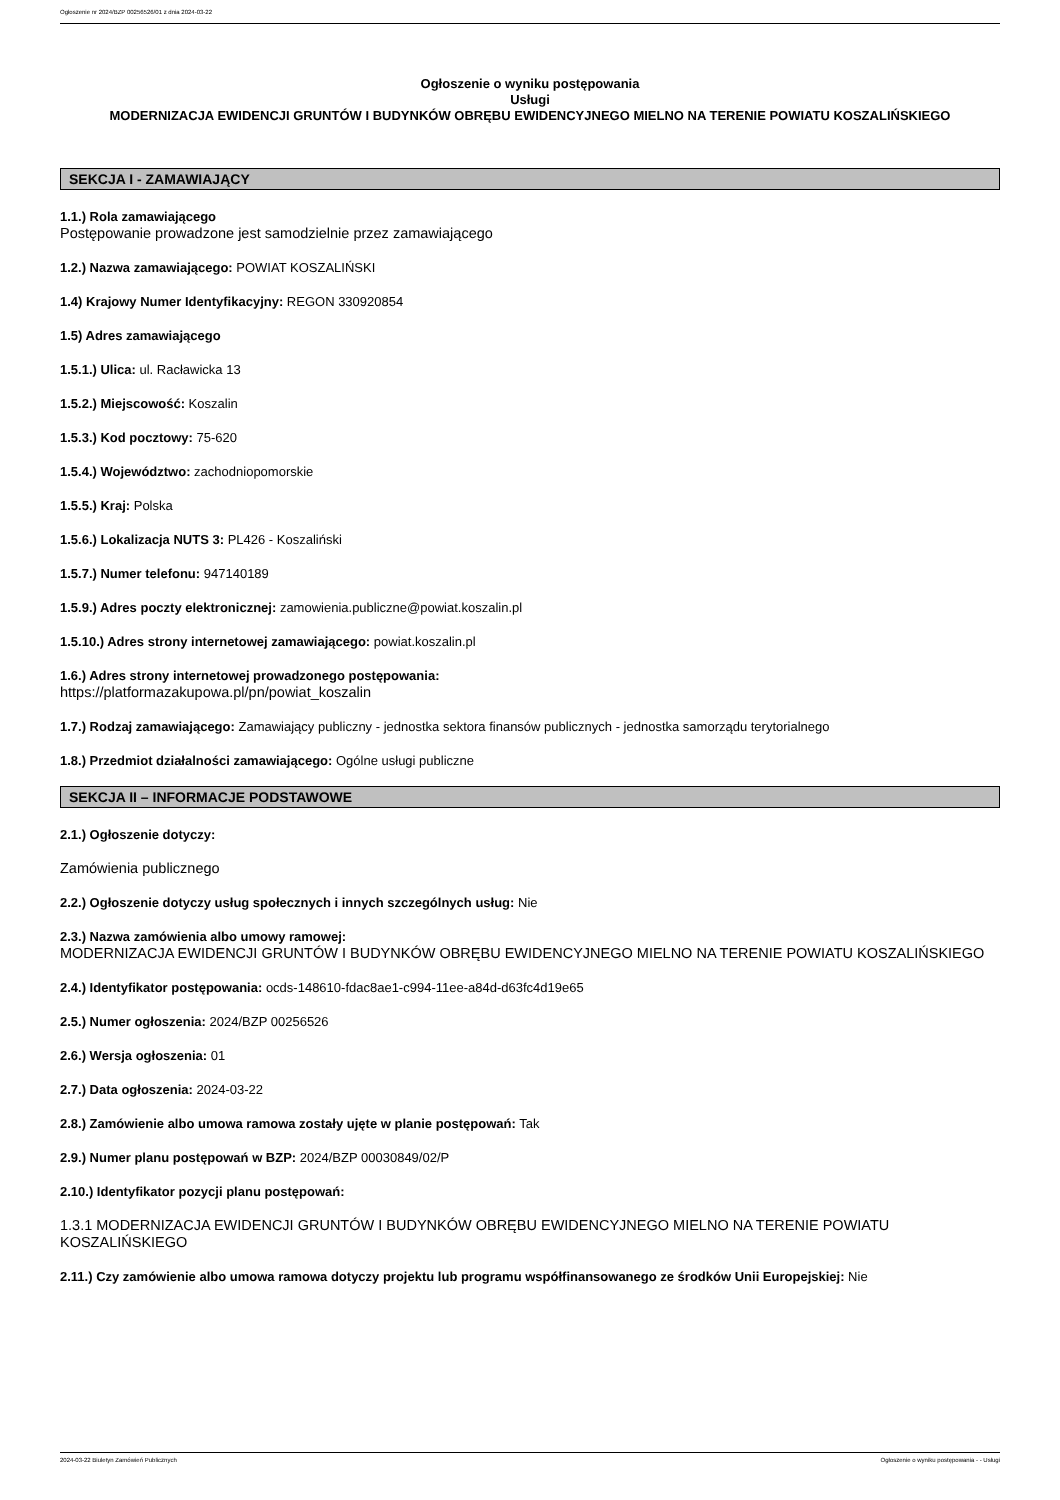Ogłoszenie nr 2024/BZP 00256526/01 z dnia 2024-03-22
Ogłoszenie o wyniku postępowania
Usługi
MODERNIZACJA EWIDENCJI GRUNTÓW I BUDYNKÓW OBRĘBU EWIDENCYJNEGO MIELNO NA TERENIE POWIATU KOSZALIŃSKIEGO
SEKCJA I - ZAMAWIAJĄCY
1.1.) Rola zamawiającego
Postępowanie prowadzone jest samodzielnie przez zamawiającego
1.2.) Nazwa zamawiającego: POWIAT KOSZALIŃSKI
1.4) Krajowy Numer Identyfikacyjny: REGON 330920854
1.5) Adres zamawiającego
1.5.1.) Ulica: ul. Racławicka 13
1.5.2.) Miejscowość: Koszalin
1.5.3.) Kod pocztowy: 75-620
1.5.4.) Województwo: zachodniopomorskie
1.5.5.) Kraj: Polska
1.5.6.) Lokalizacja NUTS 3: PL426 - Koszaliński
1.5.7.) Numer telefonu: 947140189
1.5.9.) Adres poczty elektronicznej: zamowienia.publiczne@powiat.koszalin.pl
1.5.10.) Adres strony internetowej zamawiającego: powiat.koszalin.pl
1.6.) Adres strony internetowej prowadzonego postępowania:
https://platformazakupowa.pl/pn/powiat_koszalin
1.7.) Rodzaj zamawiającego: Zamawiający publiczny - jednostka sektora finansów publicznych - jednostka samorządu terytorialnego
1.8.) Przedmiot działalności zamawiającego: Ogólne usługi publiczne
SEKCJA II – INFORMACJE PODSTAWOWE
2.1.) Ogłoszenie dotyczy:
Zamówienia publicznego
2.2.) Ogłoszenie dotyczy usług społecznych i innych szczególnych usług: Nie
2.3.) Nazwa zamówienia albo umowy ramowej:
MODERNIZACJA EWIDENCJI GRUNTÓW I BUDYNKÓW OBRĘBU EWIDENCYJNEGO MIELNO NA TERENIE POWIATU KOSZALIŃSKIEGO
2.4.) Identyfikator postępowania: ocds-148610-fdac8ae1-c994-11ee-a84d-d63fc4d19e65
2.5.) Numer ogłoszenia: 2024/BZP 00256526
2.6.) Wersja ogłoszenia: 01
2.7.) Data ogłoszenia: 2024-03-22
2.8.) Zamówienie albo umowa ramowa zostały ujęte w planie postępowań: Tak
2.9.) Numer planu postępowań w BZP: 2024/BZP 00030849/02/P
2.10.) Identyfikator pozycji planu postępowań:
1.3.1 MODERNIZACJA EWIDENCJI GRUNTÓW I BUDYNKÓW OBRĘBU EWIDENCYJNEGO MIELNO NA TERENIE POWIATU KOSZALIŃSKIEGO
2.11.) Czy zamówienie albo umowa ramowa dotyczy projektu lub programu współfinansowanego ze środków Unii Europejskiej: Nie
2024-03-22 Biuletyn Zamówień Publicznych Ogłoszenie o wyniku postępowania - - Usługi